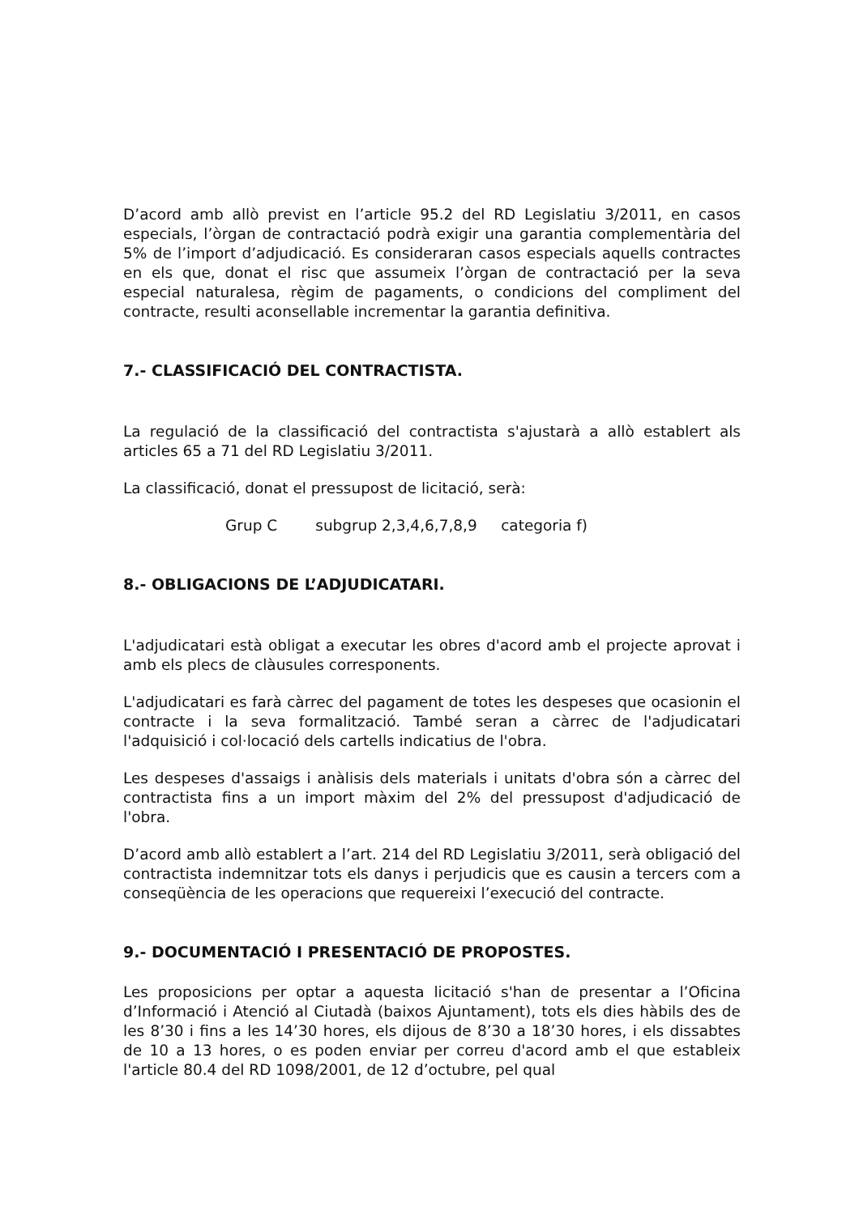D’acord amb allò previst en l’article 95.2 del RD Legislatiu 3/2011, en casos especials, l’òrgan de contractació podrà exigir una garantia complementària del 5% de l’import d’adjudicació. Es consideraran casos especials aquells contractes en els que, donat el risc que assumeix l’òrgan de contractació per la seva especial naturalesa, règim de pagaments, o condicions del compliment del contracte, resulti aconsellable incrementar la garantia definitiva.
7.- CLASSIFICACIÓ DEL CONTRACTISTA.
La regulació de la classificació del contractista s'ajustarà a allò establert als articles 65 a 71 del RD Legislatiu 3/2011.
La classificació, donat el pressupost de licitació, serà:
Grup C subgrup 2,3,4,6,7,8,9 categoria f)
8.- OBLIGACIONS DE L’ADJUDICATARI.
L'adjudicatari està obligat a executar les obres d'acord amb el projecte aprovat i amb els plecs de clàusules corresponents.
L'adjudicatari es farà càrrec del pagament de totes les despeses que ocasionin el contracte i la seva formalització. També seran a càrrec de l'adjudicatari l'adquisició i col·locació dels cartells indicatius de l'obra.
Les despeses d'assaigs i anàlisis dels materials i unitats d'obra són a càrrec del contractista fins a un import màxim del 2% del pressupost d'adjudicació de l'obra.
D’acord amb allò establert a l’art. 214 del RD Legislatiu 3/2011, serà obligació del contractista indemnitzar tots els danys i perjudicis que es causin a tercers com a conseqüència de les operacions que requereixi l’execució del contracte.
9.- DOCUMENTACIÓ I PRESENTACIÓ DE PROPOSTES.
Les proposicions per optar a aquesta licitació s'han de presentar a l’Oficina d’Informació i Atenció al Ciutadà (baixos Ajuntament), tots els dies hàbils des de les 8’30 i fins a les 14’30 hores, els dijous de 8’30 a 18’30 hores, i els dissabtes de 10 a 13 hores, o es poden enviar per correu d'acord amb el que estableix l'article 80.4 del RD 1098/2001, de 12 d’octubre, pel qual